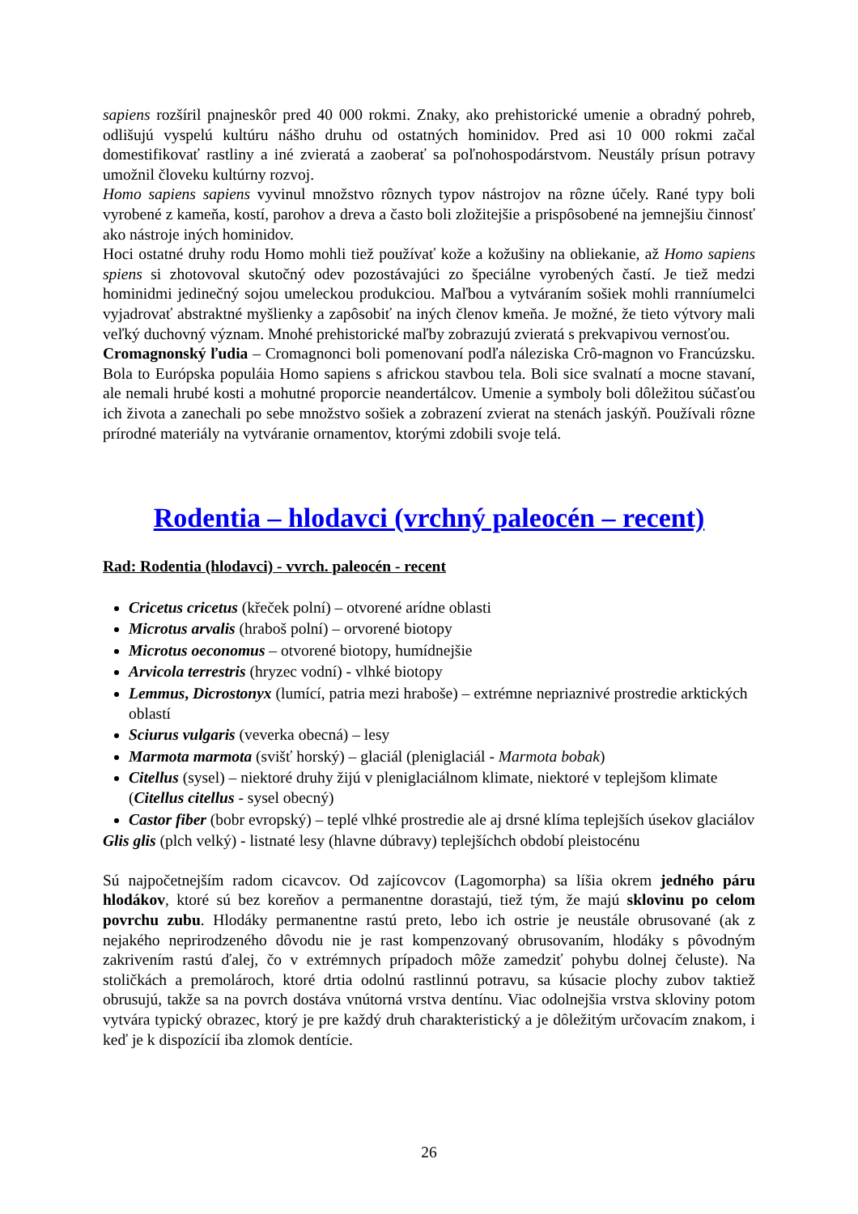sapiens rozšíril pnajneskôr pred 40 000 rokmi. Znaky, ako prehistorické umenie a obradný pohreb, odlišujú vyspelú kultúru nášho druhu od ostatných hominidov. Pred asi 10 000 rokmi začal domestifikovať rastliny a iné zvieratá a zaoberať sa poľnohospodárstvom. Neustály prísun potravy umožnil človeku kultúrny rozvoj.
Homo sapiens sapiens vyvinul množstvo rôznych typov nástrojov na rôzne účely. Rané typy boli vyrobené z kameňa, kostí, parohov a dreva a často boli zložitejšie a prispôsobené na jemnejšiu činnosť ako nástroje iných hominidov.
Hoci ostatné druhy rodu Homo mohli tiež používať kože a kožušiny na obliekanie, až Homo sapiens spiens si zhotovoval skutočný odev pozostávajúci zo špeciálne vyrobených častí. Je tiež medzi hominidmi jedinečný sojou umeleckou produkciou. Maľbou a vytváraním sošiek mohli rranníumelci vyjadrovať abstraktné myšlienky a zapôsobiť na iných členov kmeňa. Je možné, že tieto výtvory mali veľký duchovný význam. Mnohé prehistorické maľby zobrazujú zvieratá s prekvapivou vernosťou.
Cromagnonský ľudia – Cromagnonci boli pomenovaní podľa náleziska Crô-magnon vo Francúzsku. Bola to Európska populáia Homo sapiens s africkou stavbou tela. Boli sice svalnatí a mocne stavaní, ale nemali hrubé kosti a mohutné proporcie neandertálcov. Umenie a symboly boli dôležitou súčasťou ich života a zanechali po sebe množstvo sošiek a zobrazení zvierat na stenách jaskýň. Používali rôzne prírodné materiály na vytváranie ornamentov, ktorými zdobili svoje telá.
Rodentia – hlodavci (vrchný paleocén – recent)
Rad: Rodentia (hlodavci) - vvrch. paleocén - recent
Cricetus cricetus (křeček polní) – otvorené arídne oblasti
Microtus arvalis (hraboš polní) – orvorené biotopy
Microtus oeconomus – otvorené biotopy, humídnejšie
Arvicola terrestris (hryzec vodní) - vlhké biotopy
Lemmus, Dicrostonyx (lumící, patria mezi hraboše) – extrémne nepriaznivé prostredie arktických oblastí
Sciurus vulgaris (veverka obecná) – lesy
Marmota marmota (svišť horský) – glaciál (pleniglaciál - Marmota bobak)
Citellus (sysel) – niektoré druhy žijú v pleniglaciálnom klimate, niektoré v teplejšom klimate (Citellus citellus - sysel obecný)
Castor fiber (bobr evropský) – teplé vlhké prostredie ale aj drsné klíma teplejších úsekov glaciálov
Glis glis (plch velký) - listnaté lesy (hlavne dúbravy) teplejšíchch období pleistocénu
Sú najpočetnejším radom cicavcov. Od zajícovcov (Lagomorpha) sa líšia okrem jedného páru hlodákov, ktoré sú bez koreňov a permanentne dorastajú, tiež tým, že majú sklovinu po celom povrchu zubu. Hlodáky permanentne rastú preto, lebo ich ostrie je neustále obrusované (ak z nejakého neprirodzeného dôvodu nie je rast kompenzovaný obrusovaním, hlodáky s pôvodným zakrivením rastú ďalej, čo v extrémnych prípadoch môže zamedziť pohybu dolnej čeluste). Na stoličkách a premolároch, ktoré drtia odolnú rastlinnú potravu, sa kúsacie plochy zubov taktiež obrusujú, takže sa na povrch dostáva vnútorná vrstva dentínu. Viac odolnejšia vrstva skloviny potom vytvára typický obrazec, ktorý je pre každý druh charakteristický a je dôležitým určovacím znakom, i keď je k dispozícií iba zlomok dentície.
26